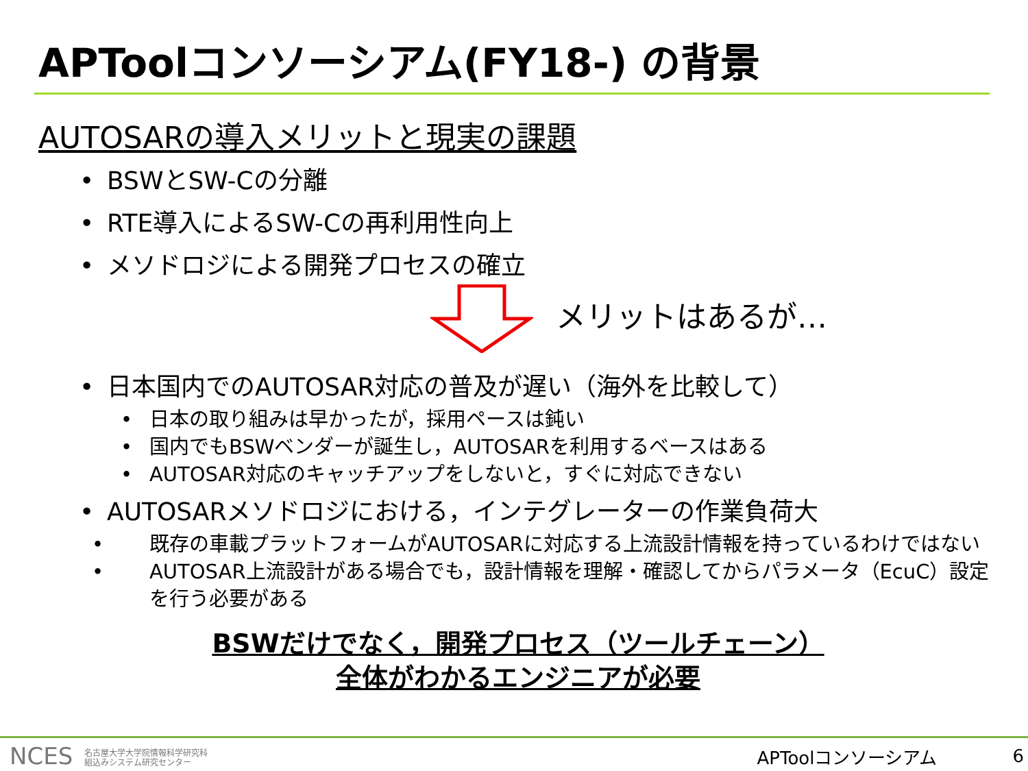APToolコンソーシアム(FY18-) の背景
AUTOSARの導入メリットと現実の課題
• BSWとSW-Cの分離
• RTE導入によるSW-Cの再利用性向上
• メソドロジによる開発プロセスの確立
メリットはあるが…
• 日本国内でのAUTOSAR対応の普及が遅い（海外を比較して）
• 日本の取り組みは早かったが，採用ペースは鈍い
• 国内でもBSWベンダーが誕生し，AUTOSARを利用するベースはある
• AUTOSAR対応のキャッチアップをしないと，すぐに対応できない
• AUTOSARメソドロジにおける，インテグレーターの作業負荷大
• 既存の車載プラットフォームがAUTOSARに対応する上流設計情報を持っているわけではない
• AUTOSAR上流設計がある場合でも，設計情報を理解・確認してからパラメータ（EcuC）設定を行う必要がある
BSWだけでなく，開発プロセス（ツールチェーン）
全体がわかるエンジニアが必要
NCES 名古屋大学大学院情報科学研究科
組込みシステム研究センター
APToolコンソーシアム 6